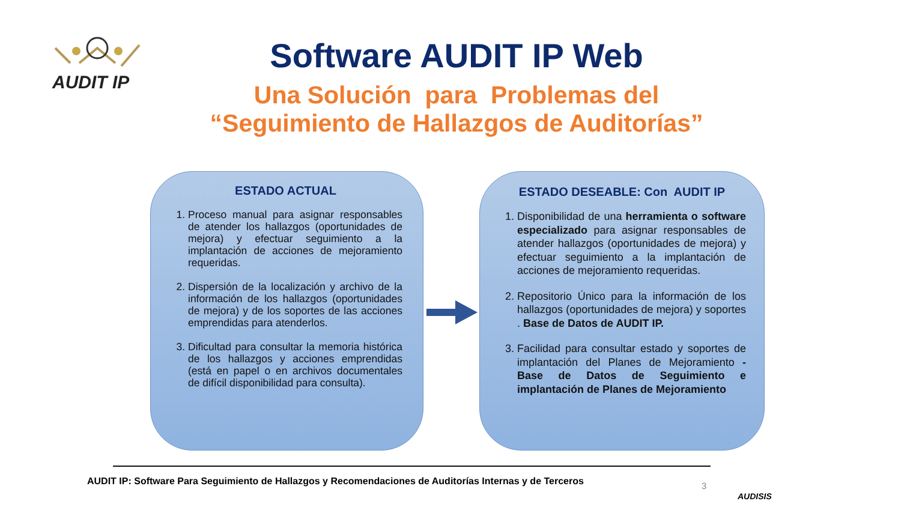AUDIT IP
Software AUDIT IP Web
Una Solución para Problemas del
“Seguimiento de Hallazgos de Auditorías”
ESTADO ACTUAL
1. Proceso manual para asignar responsables de atender los hallazgos (oportunidades de mejora) y efectuar seguimiento a la implantación de acciones de mejoramiento requeridas.
2. Dispersión de la localización y archivo de la información de los hallazgos (oportunidades de mejora) y de los soportes de las acciones emprendidas para atenderlos.
3. Dificultad para consultar la memoria histórica de los hallazgos y acciones emprendidas (está en papel o en archivos documentales de difícil disponibilidad para consulta).
ESTADO DESEABLE: Con AUDIT IP
1. Disponibilidad de una herramienta o software especializado para asignar responsables de atender hallazgos (oportunidades de mejora) y efectuar seguimiento a la implantación de acciones de mejoramiento requeridas.
2. Repositorio Único para la información de los hallazgos (oportunidades de mejora) y soportes . Base de Datos de AUDIT IP.
3. Facilidad para consultar estado y soportes de implantación del Planes de Mejoramiento - Base de Datos de Seguimiento e implantación de Planes de Mejoramiento
AUDIT IP: Software Para Seguimiento de Hallazgos y Recomendaciones de Auditorías Internas y de Terceros
3
AUDISIS